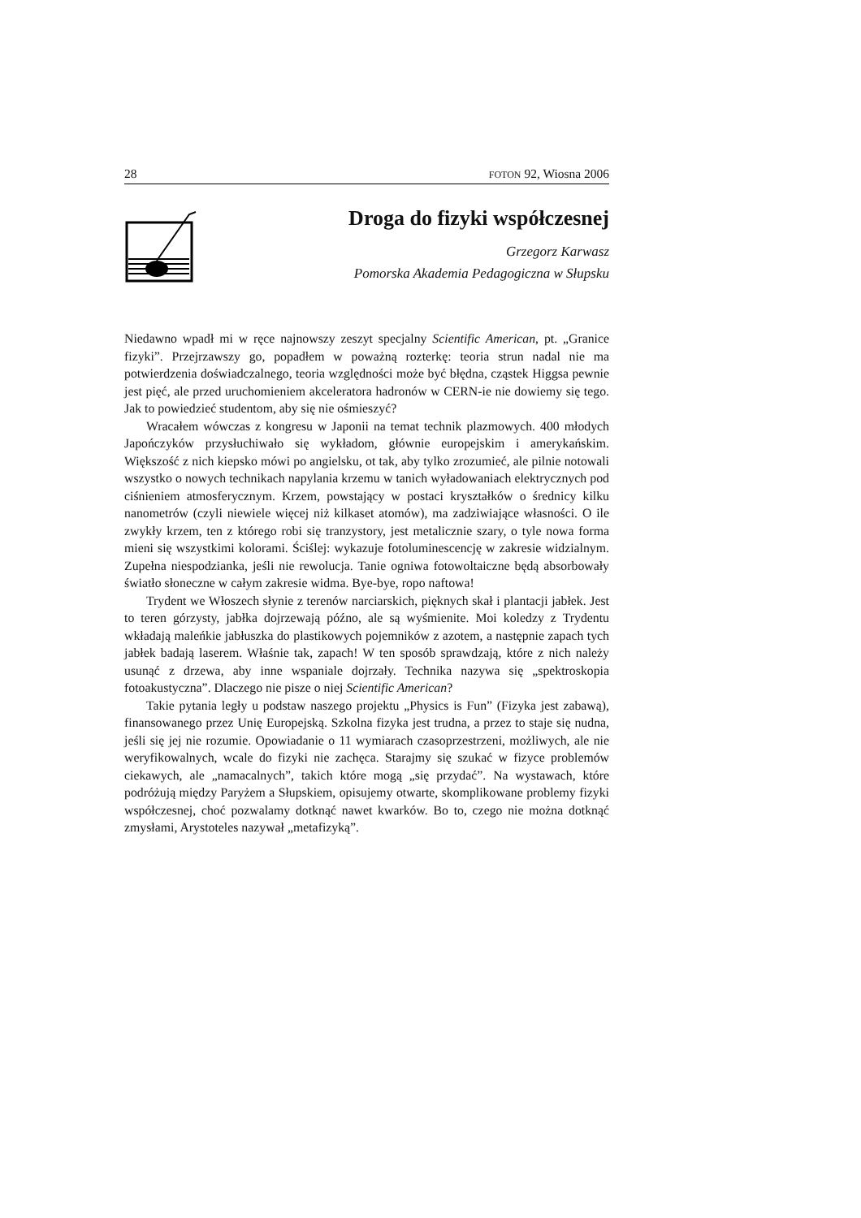28 FOTON 92, Wiosna 2006
Droga do fizyki współczesnej
Grzegorz Karwasz
Pomorska Akademia Pedagogiczna w Słupsku
Niedawno wpadł mi w ręce najnowszy zeszyt specjalny Scientific American, pt. „Granice fizyki”. Przejrzawszy go, popadłem w poważną rozterkę: teoria strun nadal nie ma potwierdzenia doświadczalnego, teoria względności może być błędna, cząstek Higgsa pewnie jest pięć, ale przed uruchomieniem akceleratora hadronów w CERN-ie nie dowiemy się tego. Jak to powiedzieć studentom, aby się nie ośmieszyć?
Wracałem wówczas z kongresu w Japonii na temat technik plazmowych. 400 młodych Japończyków przysłuchiwało się wykładom, głównie europejskim i amerykańskim. Większość z nich kiepsko mówi po angielsku, ot tak, aby tylko zrozumieć, ale pilnie notowali wszystko o nowych technikach napylania krzemu w tanich wyładowaniach elektrycznych pod ciśnieniem atmosferycznym. Krzem, powstający w postaci kryształków o średnicy kilku nanometrów (czyli niewiele więcej niż kilkaset atomów), ma zadziwiające własności. O ile zwykły krzem, ten z którego robi się tranzystory, jest metalicznie szary, o tyle nowa forma mieni się wszystkimi kolorami. Ściślej: wykazuje fotoluminescencję w zakresie widzialnym. Zupełna niespodzianka, jeśli nie rewolucja. Tanie ogniwa fotowoltaiczne będą absorbowały światło słoneczne w całym zakresie widma. Bye-bye, ropo naftowa!
Trydent we Włoszech słynie z terenów narciarskich, pięknych skał i plantacji jabłek. Jest to teren górzysty, jabłka dojrzewają późno, ale są wyśmienite. Moi koledzy z Trydentu wkładają maleńkie jabłuszka do plastikowych pojemników z azotem, a następnie zapach tych jabłek badają laserem. Właśnie tak, zapach! W ten sposób sprawdzają, które z nich należy usunąć z drzewa, aby inne wspaniale dojrzały. Technika nazywa się „spektroskopia fotoakustyczna”. Dlaczego nie pisze o niej Scientific American?
Takie pytania legły u podstaw naszego projektu „Physics is Fun” (Fizyka jest zabawą), finansowanego przez Unię Europejską. Szkolna fizyka jest trudna, a przez to staje się nudna, jeśli się jej nie rozumie. Opowiadanie o 11 wymiarach czasoprzestrzeni, możliwych, ale nie weryfikowalnych, wcale do fizyki nie zachęca. Starajmy się szukać w fizyce problemów ciekawych, ale „namacalnych”, takich które mogą „się przydać”. Na wystawach, które podróżują między Paryżem a Słupskiem, opisujemy otwarte, skomplikowane problemy fizyki współczesnej, choć pozwalamy dotknąć nawet kwarków. Bo to, czego nie można dotknąć zmysłami, Arystoteles nazywał „metafizyką”.